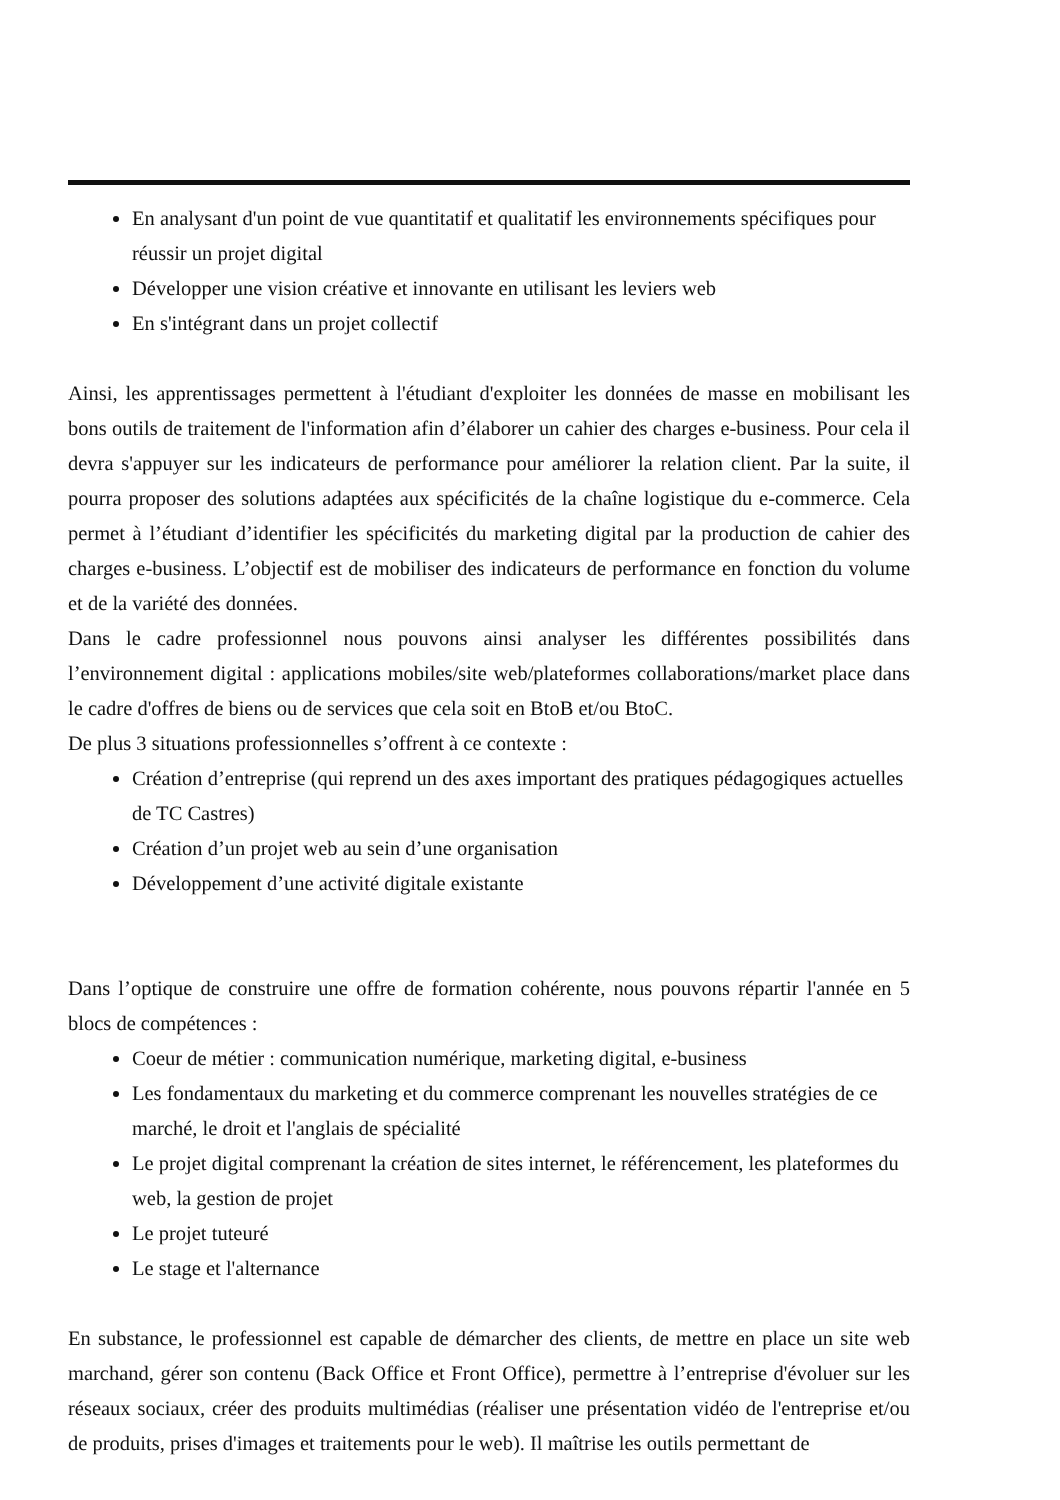En analysant d'un point de vue quantitatif et qualitatif les environnements spécifiques pour réussir un projet digital
Développer une vision créative et innovante en utilisant les leviers web
En s'intégrant dans un projet collectif
Ainsi, les apprentissages permettent à l'étudiant d'exploiter les données de masse en mobilisant les bons outils de traitement de l'information afin d’élaborer un cahier des charges e-business. Pour cela il devra s'appuyer sur les indicateurs de performance pour améliorer la relation client. Par la suite, il pourra proposer des solutions adaptées aux spécificités de la chaîne logistique du e-commerce. Cela permet à l’étudiant d’identifier les spécificités du marketing digital par la production de cahier des charges e-business. L’objectif est de mobiliser des indicateurs de performance en fonction du volume et de la variété des données.
Dans le cadre professionnel nous pouvons ainsi analyser les différentes possibilités dans l’environnement digital : applications mobiles/site web/plateformes collaborations/market place dans le cadre d'offres de biens ou de services que cela soit en BtoB et/ou BtoC.
De plus 3 situations professionnelles s’offrent à ce contexte :
Création d’entreprise (qui reprend un des axes important des pratiques pédagogiques actuelles de TC Castres)
Création d’un projet web au sein d’une organisation
Développement d’une activité digitale existante
Dans l’optique de construire une offre de formation cohérente, nous pouvons répartir l'année en 5 blocs de compétences :
Coeur de métier : communication numérique, marketing digital, e-business
Les fondamentaux du marketing et du commerce comprenant les nouvelles stratégies de ce marché, le droit et l'anglais de spécialité
Le projet digital comprenant la création de sites internet, le référencement, les plateformes du web, la gestion de projet
Le projet tuteuré
Le stage et l'alternance
En substance, le professionnel est capable de démarcher des clients, de mettre en place un site web marchand, gérer son contenu (Back Office et Front Office), permettre à l’entreprise d'évoluer sur les réseaux sociaux, créer des produits multimédias (réaliser une présentation vidéo de l'entreprise et/ou de produits, prises d'images et traitements pour le web). Il maîtrise les outils permettant de